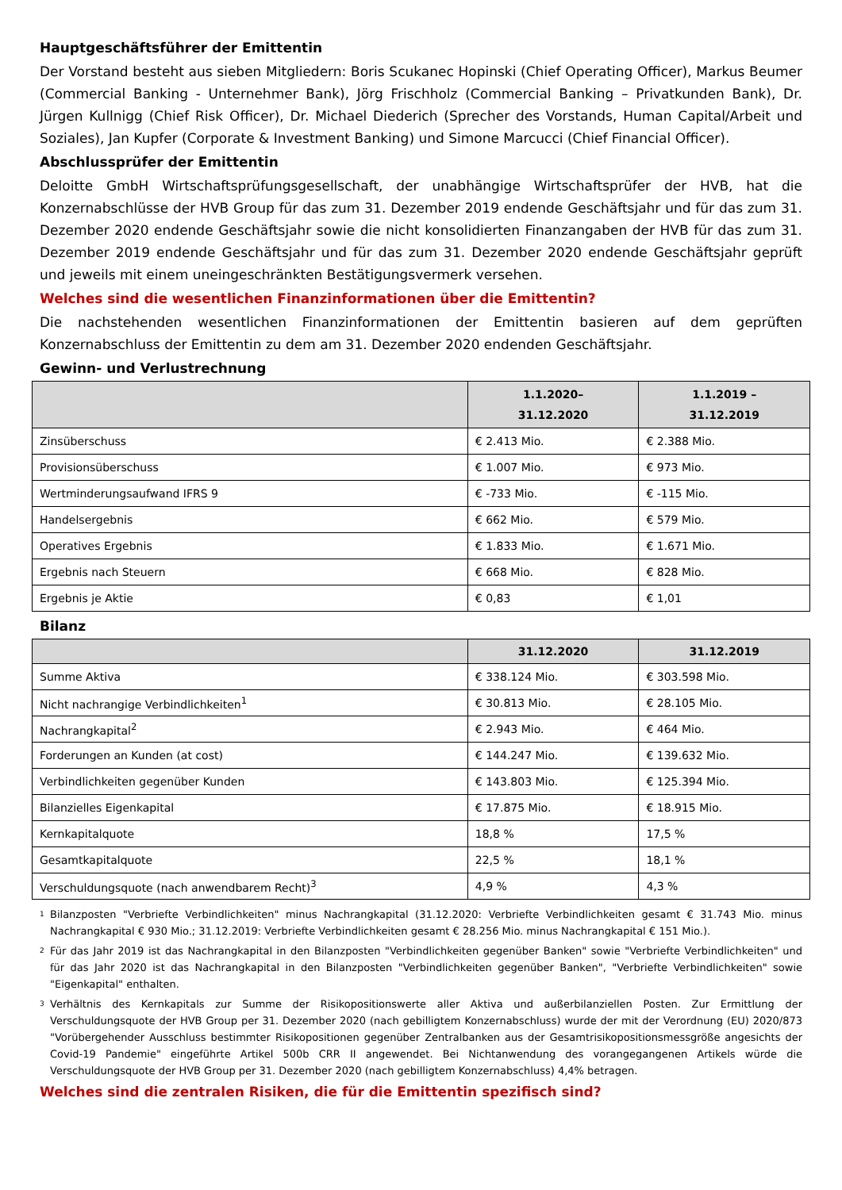Hauptgeschäftsführer der Emittentin
Der Vorstand besteht aus sieben Mitgliedern: Boris Scukanec Hopinski (Chief Operating Officer), Markus Beumer (Commercial Banking - Unternehmer Bank), Jörg Frischholz (Commercial Banking – Privatkunden Bank), Dr. Jürgen Kullnigg (Chief Risk Officer), Dr. Michael Diederich (Sprecher des Vorstands, Human Capital/Arbeit und Soziales), Jan Kupfer (Corporate & Investment Banking) und Simone Marcucci (Chief Financial Officer).
Abschlussprüfer der Emittentin
Deloitte GmbH Wirtschaftsprüfungsgesellschaft, der unabhängige Wirtschaftsprüfer der HVB, hat die Konzernabschlüsse der HVB Group für das zum 31. Dezember 2019 endende Geschäftsjahr und für das zum 31. Dezember 2020 endende Geschäftsjahr sowie die nicht konsolidierten Finanzangaben der HVB für das zum 31. Dezember 2019 endende Geschäftsjahr und für das zum 31. Dezember 2020 endende Geschäftsjahr geprüft und jeweils mit einem uneingeschränkten Bestätigungsvermerk versehen.
Welches sind die wesentlichen Finanzinformationen über die Emittentin?
Die nachstehenden wesentlichen Finanzinformationen der Emittentin basieren auf dem geprüften Konzernabschluss der Emittentin zu dem am 31. Dezember 2020 endenden Geschäftsjahr.
Gewinn- und Verlustrechnung
| | 1.1.2020– 31.12.2020 | 1.1.2019 – 31.12.2019 |
| --- | --- | --- |
| Zinsüberschuss | € 2.413 Mio. | € 2.388 Mio. |
| Provisionsüberschuss | € 1.007 Mio. | € 973 Mio. |
| Wertminderungsaufwand IFRS 9 | € -733 Mio. | € -115 Mio. |
| Handelsergebnis | € 662 Mio. | € 579 Mio. |
| Operatives Ergebnis | € 1.833 Mio. | € 1.671 Mio. |
| Ergebnis nach Steuern | € 668 Mio. | € 828 Mio. |
| Ergebnis je Aktie | € 0,83 | € 1,01 |
Bilanz
| | 31.12.2020 | 31.12.2019 |
| --- | --- | --- |
| Summe Aktiva | € 338.124 Mio. | € 303.598 Mio. |
| Nicht nachrangige Verbindlichkeiten<sup>1</sup> | € 30.813 Mio. | € 28.105 Mio. |
| Nachrangkapital<sup>2</sup> | € 2.943 Mio. | € 464 Mio. |
| Forderungen an Kunden (at cost) | € 144.247 Mio. | € 139.632 Mio. |
| Verbindlichkeiten gegenüber Kunden | € 143.803 Mio. | € 125.394 Mio. |
| Bilanzielles Eigenkapital | € 17.875 Mio. | € 18.915 Mio. |
| Kernkapitalquote | 18,8 % | 17,5 % |
| Gesamtkapitalquote | 22,5 % | 18,1 % |
| Verschuldungsquote (nach anwendbarem Recht)<sup>3</sup> | 4,9 % | 4,3 % |
<sup>1</sup> Bilanzposten "Verbriefte Verbindlichkeiten" minus Nachrangkapital (31.12.2020: Verbriefte Verbindlichkeiten gesamt € 31.743 Mio. minus Nachrangkapital € 930 Mio.; 31.12.2019: Verbriefte Verbindlichkeiten gesamt € 28.256 Mio. minus Nachrangkapital € 151 Mio.).
<sup>2</sup> Für das Jahr 2019 ist das Nachrangkapital in den Bilanzposten "Verbindlichkeiten gegenüber Banken" sowie "Verbriefte Verbindlichkeiten" und für das Jahr 2020 ist das Nachrangkapital in den Bilanzposten "Verbindlichkeiten gegenüber Banken", "Verbriefte Verbindlichkeiten" sowie "Eigenkapital" enthalten.
<sup>3</sup> Verhältnis des Kernkapitals zur Summe der Risikopositionswerte aller Aktiva und außerbilanziellen Posten. Zur Ermittlung der Verschuldungsquote der HVB Group per 31. Dezember 2020 (nach gebilligtem Konzernabschluss) wurde der mit der Verordnung (EU) 2020/873 "Vorübergehender Ausschluss bestimmter Risikopositionen gegenüber Zentralbanken aus der Gesamtrisikopositionsmessgröße angesichts der Covid-19 Pandemie" eingeführte Artikel 500b CRR II angewendet. Bei Nichtanwendung des vorangegangenen Artikels würde die Verschuldungsquote der HVB Group per 31. Dezember 2020 (nach gebilligtem Konzernabschluss) 4,4% betragen.
Welches sind die zentralen Risiken, die für die Emittentin spezifisch sind?